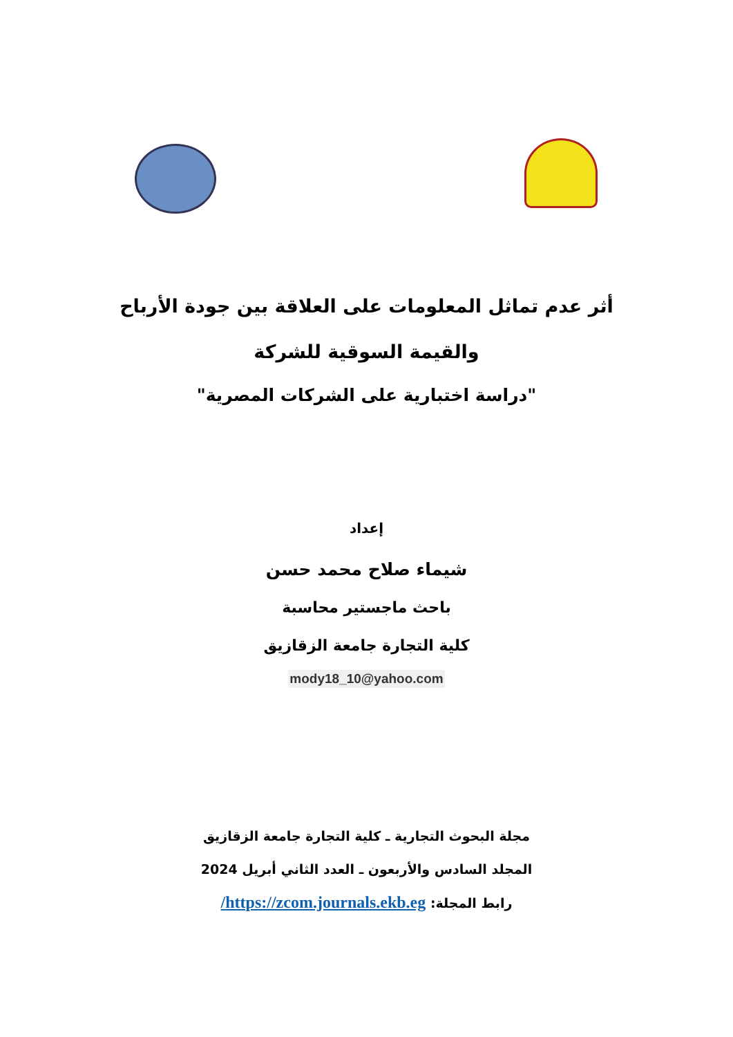أثر عدم تماثل المعلومات على العلاقة بين جودة الأرباح
والقيمة السوقية للشركة
"دراسة اختبارية على الشركات المصرية"
إعداد
شيماء صلاح محمد حسن
باحث ماجستير محاسبة
كلية التجارة جامعة الزقازيق
mody18_10@yahoo.com
مجلة البحوث التجارية ـ كلية التجارة جامعة الزقازيق
المجلد السادس والأربعون ـ العدد الثاني أبريل 2024
رابط المجلة: https://zcom.journals.ekb.eg/